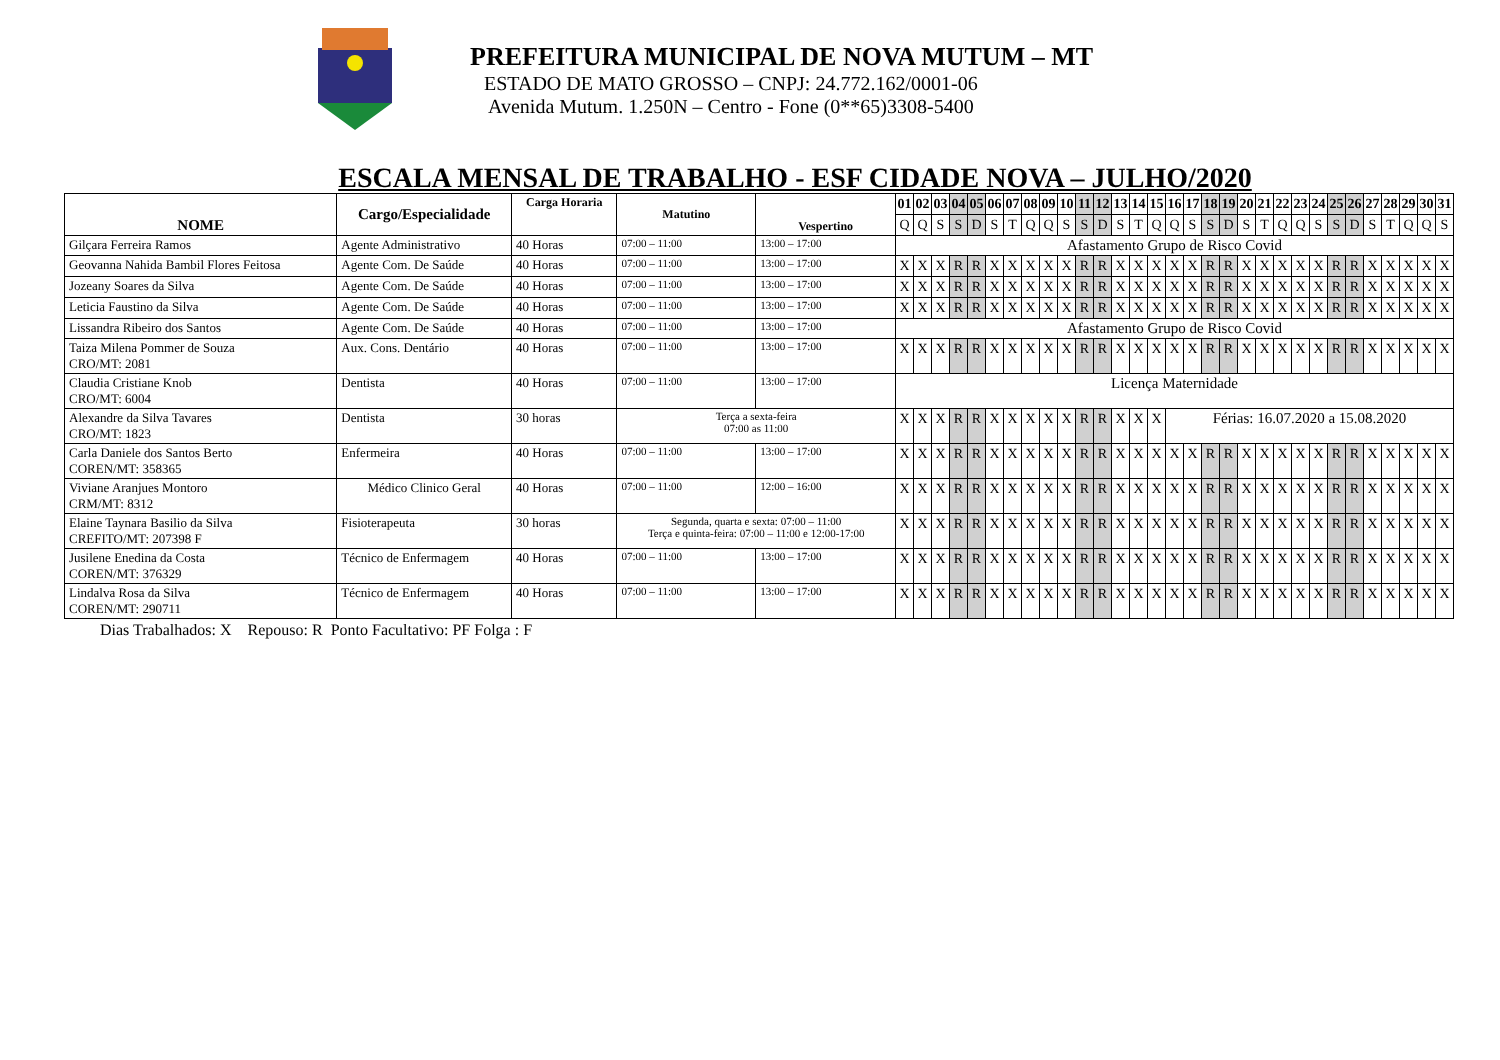PREFEITURA MUNICIPAL DE NOVA MUTUM – MT
ESTADO DE MATO GROSSO – CNPJ: 24.772.162/0001-06
Avenida Mutum. 1.250N – Centro - Fone (0**65)3308-5400
ESCALA MENSAL DE TRABALHO - ESF CIDADE NOVA – JULHO/2020
| NOME | Cargo/Especialidade | Carga Horaria | Matutino | Vespertino | 01 | 02 | 03 | 04 | 05 | 06 | 07 | 08 | 09 | 10 | 11 | 12 | 13 | 14 | 15 | 16 | 17 | 18 | 19 | 20 | 21 | 22 | 23 | 24 | 25 | 26 | 27 | 28 | 29 | 30 | 31 |
| --- | --- | --- | --- | --- | --- | --- | --- | --- | --- | --- | --- | --- | --- | --- | --- | --- | --- | --- | --- | --- | --- | --- | --- | --- | --- | --- | --- | --- | --- | --- | --- | --- | --- | --- | --- |
| | | | | | Q | Q | S | S | D | S | T | Q | Q | S | S | D | S | T | Q | Q | S | S | D | S | T | Q | Q | S | S | D | S | T | Q | Q | S |
| Gilçara Ferreira Ramos | Agente Administrativo | 40 Horas | 07:00 – 11:00 | 13:00 – 17:00 | Afastamento Grupo de Risco Covid | | | | | | | | | | | | | | | | | | | | | | | | | | | | | | |
| Geovanna Nahida Bambil Flores Feitosa | Agente Com. De Saúde | 40 Horas | 07:00 – 11:00 | 13:00 – 17:00 | X | X | X | R | R | X | X | X | X | X | R | R | X | X | X | X | X | R | R | X | X | X | X | X | R | R | X | X | X | X | X |
| Jozeany Soares da Silva | Agente Com. De Saúde | 40 Horas | 07:00 – 11:00 | 13:00 – 17:00 | X | X | X | R | R | X | X | X | X | X | R | R | X | X | X | X | X | R | R | X | X | X | X | X | R | R | X | X | X | X | X |
| Leticia Faustino da Silva | Agente Com. De Saúde | 40 Horas | 07:00 – 11:00 | 13:00 – 17:00 | X | X | X | R | R | X | X | X | X | X | R | R | X | X | X | X | X | R | R | X | X | X | X | X | R | R | X | X | X | X | X |
| Lissandra Ribeiro dos Santos | Agente Com. De Saúde | 40 Horas | 07:00 – 11:00 | 13:00 – 17:00 | Afastamento Grupo de Risco Covid | | | | | | | | | | | | | | | | | | | | | | | | | | | | | | |
| Taiza Milena Pommer de Souza CRO/MT: 2081 | Aux. Cons. Dentário | 40 Horas | 07:00 – 11:00 | 13:00 – 17:00 | X | X | X | R | R | X | X | X | X | X | R | R | X | X | X | X | X | R | R | X | X | X | X | X | R | R | X | X | X | X | X |
| Claudia Cristiane Knob CRO/MT: 6004 | Dentista | 40 Horas | 07:00 – 11:00 | 13:00 – 17:00 | Licença Maternidade | | | | | | | | | | | | | | | | | | | | | | | | | | | | | | |
| Alexandre da Silva Tavares CRO/MT: 1823 | Dentista | 30 horas | Terça a sexta-feira 07:00 as 11:00 | | X | X | X | R | R | X | X | X | X | X | R | R | X | X | X | Férias: 16.07.2020 a 15.08.2020 | | | | | | | | | | | | | | | |
| Carla Daniele dos Santos Berto COREN/MT: 358365 | Enfermeira | 40 Horas | 07:00 – 11:00 | 13:00 – 17:00 | X | X | X | R | R | X | X | X | X | X | R | R | X | X | X | X | X | R | R | X | X | X | X | X | R | R | X | X | X | X | X |
| Viviane Aranjues Montoro CRM/MT: 8312 | Médico Clinico Geral | 40 Horas | 07:00 – 11:00 | 12:00 – 16:00 | X | X | X | R | R | X | X | X | X | X | R | R | X | X | X | X | X | R | R | X | X | X | X | X | R | R | X | X | X | X | X |
| Elaine Taynara Basilio da Silva CREFITO/MT: 207398 F | Fisioterapeuta | 30 horas | Segunda, quarta e sexta: 07:00 – 11:00 Terça e quinta-feira: 07:00 – 11:00 e 12:00-17:00 | | X | X | X | R | R | X | X | X | X | X | R | R | X | X | X | X | X | R | R | X | X | X | X | X | R | R | X | X | X | X | X |
| Jusilene Enedina da Costa COREN/MT: 376329 | Técnico de Enfermagem | 40 Horas | 07:00 – 11:00 | 13:00 – 17:00 | X | X | X | R | R | X | X | X | X | X | R | R | X | X | X | X | X | R | R | X | X | X | X | X | R | R | X | X | X | X | X |
| Lindalva Rosa da Silva COREN/MT: 290711 | Técnico de Enfermagem | 40 Horas | 07:00 – 11:00 | 13:00 – 17:00 | X | X | X | R | R | X | X | X | X | X | R | R | X | X | X | X | X | R | R | X | X | X | X | X | R | R | X | X | X | X | X |
Dias Trabalhados: X Repouso: R Ponto Facultativo: PF Folga : F